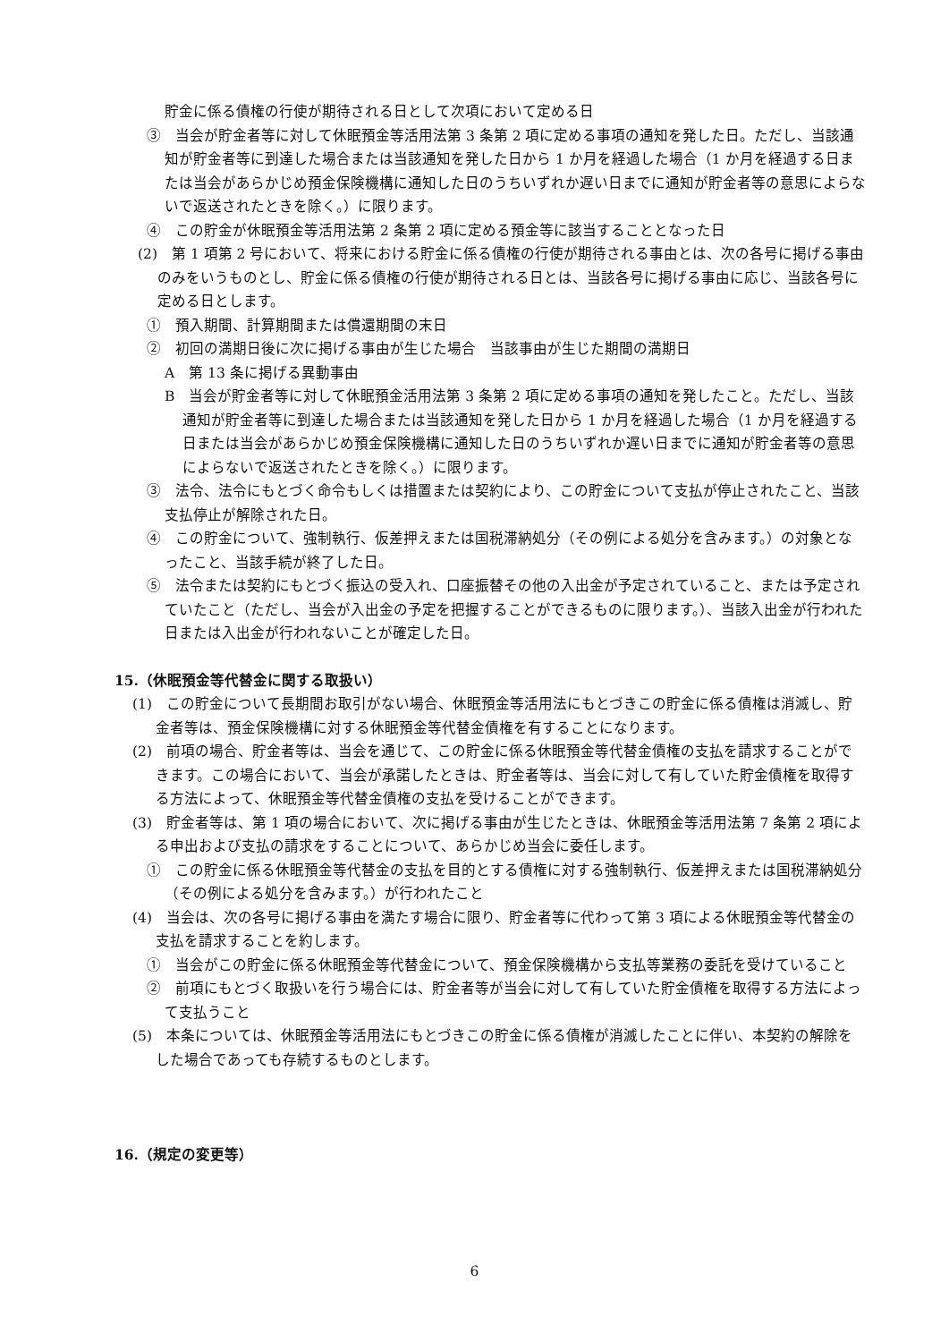貯金に係る債権の行使が期待される日として次項において定める日
③　当会が貯金者等に対して休眠預金等活用法第 3 条第 2 項に定める事項の通知を発した日。ただし、当該通知が貯金者等に到達した場合または当該通知を発した日から 1 か月を経過した場合（1 か月を経過する日または当会があらかじめ預金保険機構に通知した日のうちいずれか遅い日までに通知が貯金者等の意思によらないで返送されたときを除く。）に限ります。
④　この貯金が休眠預金等活用法第 2 条第 2 項に定める預金等に該当することとなった日
(2)　第 1 項第 2 号において、将来における貯金に係る債権の行使が期待される事由とは、次の各号に掲げる事由のみをいうものとし、貯金に係る債権の行使が期待される日とは、当該各号に掲げる事由に応じ、当該各号に定める日とします。
①　預入期間、計算期間または償還期間の末日
②　初回の満期日後に次に掲げる事由が生じた場合　当該事由が生じた期間の満期日
A　第 13 条に掲げる異動事由
B　当会が貯金者等に対して休眠預金活用法第 3 条第 2 項に定める事項の通知を発したこと。ただし、当該通知が貯金者等に到達した場合または当該通知を発した日から 1 か月を経過した場合（1 か月を経過する日または当会があらかじめ預金保険機構に通知した日のうちいずれか遅い日までに通知が貯金者等の意思によらないで返送されたときを除く。）に限ります。
③　法令、法令にもとづく命令もしくは措置または契約により、この貯金について支払が停止されたこと、当該支払停止が解除された日。
④　この貯金について、強制執行、仮差押えまたは国税滞納処分（その例による処分を含みます。）の対象となったこと、当該手続が終了した日。
⑤　法令または契約にもとづく振込の受入れ、口座振替その他の入出金が予定されていること、または予定されていたこと（ただし、当会が入出金の予定を把握することができるものに限ります。）、当該入出金が行われた日または入出金が行われないことが確定した日。
15.（休眠預金等代替金に関する取扱い）
(1)　この貯金について長期間お取引がない場合、休眠預金等活用法にもとづきこの貯金に係る債権は消滅し、貯金者等は、預金保険機構に対する休眠預金等代替金債権を有することになります。
(2)　前項の場合、貯金者等は、当会を通じて、この貯金に係る休眠預金等代替金債権の支払を請求することができます。この場合において、当会が承諾したときは、貯金者等は、当会に対して有していた貯金債権を取得する方法によって、休眠預金等代替金債権の支払を受けることができます。
(3)　貯金者等は、第 1 項の場合において、次に掲げる事由が生じたときは、休眠預金等活用法第 7 条第 2 項による申出および支払の請求をすることについて、あらかじめ当会に委任します。
①　この貯金に係る休眠預金等代替金の支払を目的とする債権に対する強制執行、仮差押えまたは国税滞納処分（その例による処分を含みます。）が行われたこと
(4)　当会は、次の各号に掲げる事由を満たす場合に限り、貯金者等に代わって第 3 項による休眠預金等代替金の支払を請求することを約します。
①　当会がこの貯金に係る休眠預金等代替金について、預金保険機構から支払等業務の委託を受けていること
②　前項にもとづく取扱いを行う場合には、貯金者等が当会に対して有していた貯金債権を取得する方法によって支払うこと
(5)　本条については、休眠預金等活用法にもとづきこの貯金に係る債権が消滅したことに伴い、本契約の解除をした場合であっても存続するものとします。
16.（規定の変更等）
6